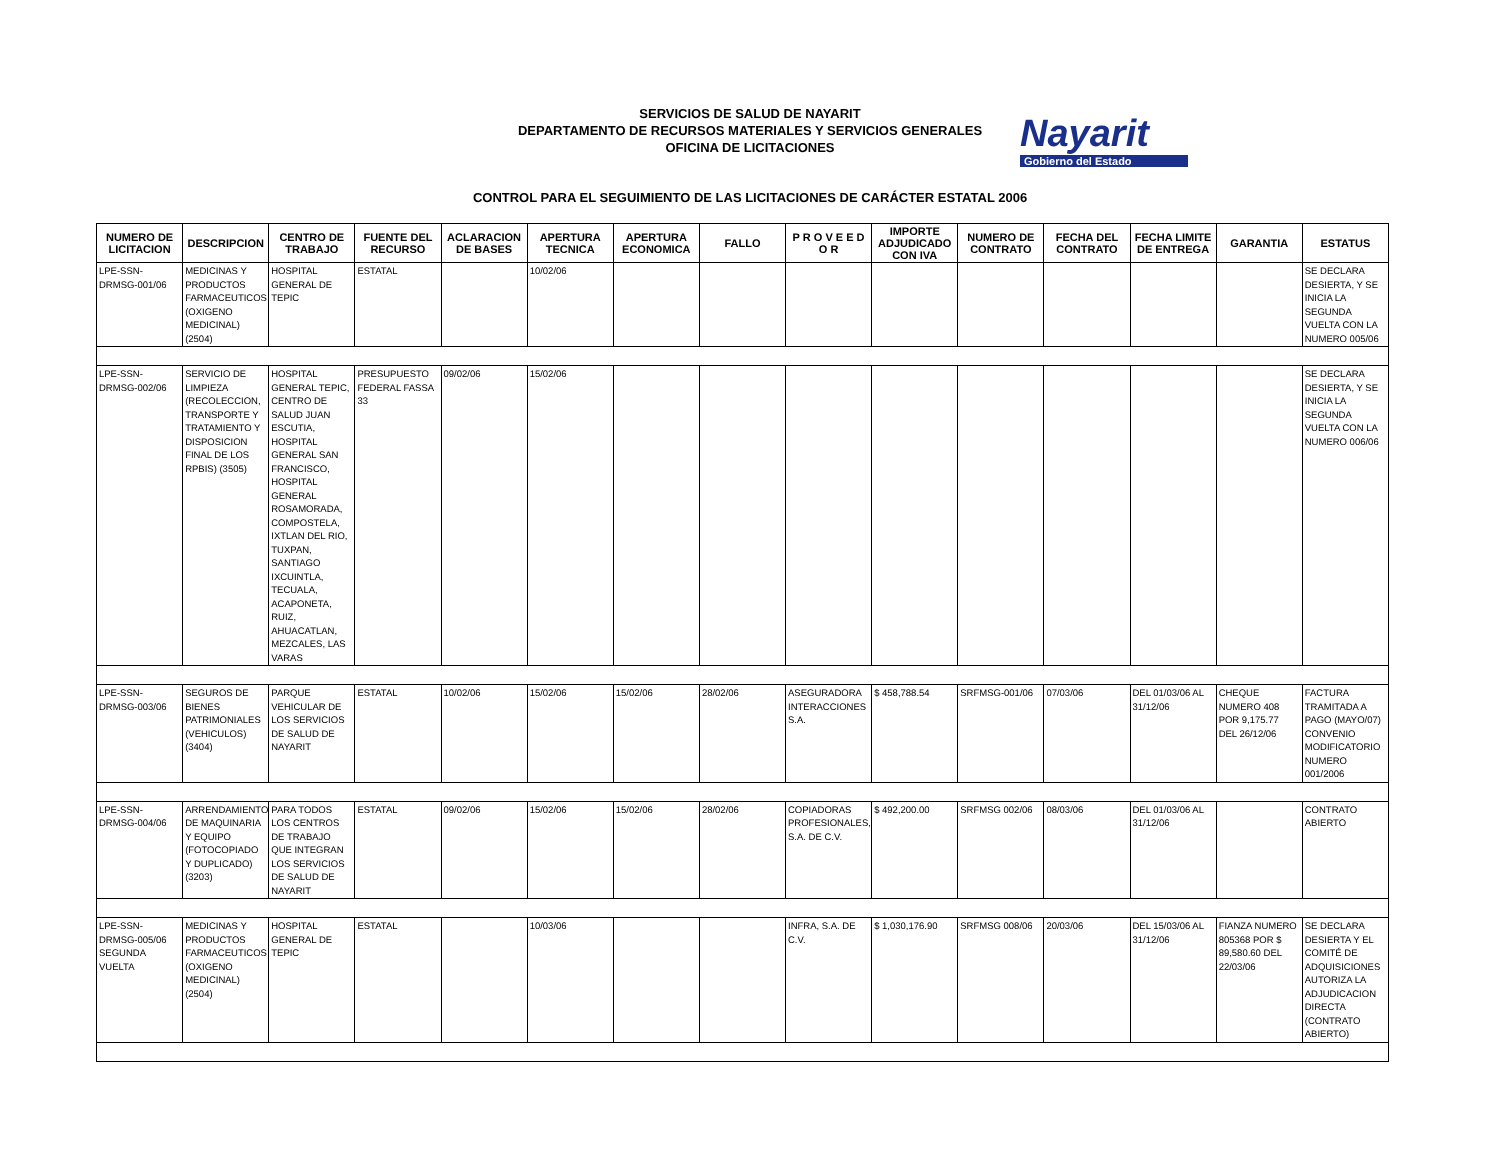SERVICIOS DE SALUD DE NAYARIT
DEPARTAMENTO DE RECURSOS MATERIALES Y SERVICIOS GENERALES
OFICINA DE LICITACIONES
Nayarit
Gobierno del Estado
CONTROL PARA EL SEGUIMIENTO DE LAS LICITACIONES DE CARÁCTER ESTATAL 2006
| NUMERO DE LICITACION | DESCRIPCION | CENTRO DE TRABAJO | FUENTE DEL RECURSO | ACLARACION DE BASES | APERTURA TECNICA | APERTURA ECONOMICA | FALLO | P R O V E E D O R | IMPORTE ADJUDICADO CON IVA | NUMERO DE CONTRATO | FECHA DEL CONTRATO | FECHA LIMITE DE ENTREGA | GARANTIA | ESTATUS |
| --- | --- | --- | --- | --- | --- | --- | --- | --- | --- | --- | --- | --- | --- | --- |
| LPE-SSN-DRMSG-001/06 | MEDICINAS Y PRODUCTOS FARMACEUTICOS (OXIGENO MEDICINAL) (2504) | HOSPITAL GENERAL DE TEPIC | ESTATAL | | 10/02/06 | | | | | | | | | SE DECLARA DESIERTA, Y SE INICIA LA SEGUNDA VUELTA CON LA NUMERO 005/06 |
| LPE-SSN-DRMSG-002/06 | SERVICIO DE LIMPIEZA (RECOLECCION, TRANSPORTE Y TRATAMIENTO Y DISPOSICION FINAL DE LOS RPBIS) (3505) | HOSPITAL GENERAL TEPIC, CENTRO DE SALUD JUAN ESCUTIA, HOSPITAL GENERAL SAN FRANCISCO, HOSPITAL GENERAL ROSAMORADA, COMPOSTELA, IXTLAN DEL RIO, TUXPAN, SANTIAGO IXCUINTLA, TECUALA, ACAPONETA, RUIZ, AHUACATLAN, MEZCALES, LAS VARAS | PRESUPUESTO FEDERAL FASSA 33 | 09/02/06 | 15/02/06 | | | | | | | | | SE DECLARA DESIERTA, Y SE INICIA LA SEGUNDA VUELTA CON LA NUMERO 006/06 |
| LPE-SSN-DRMSG-003/06 | SEGUROS DE BIENES PATRIMONIALES (VEHICULOS) (3404) | PARQUE VEHICULAR DE LOS SERVICIOS DE SALUD DE NAYARIT | ESTATAL | 10/02/06 | 15/02/06 | 15/02/06 | 28/02/06 | ASEGURADORA INTERACCIONES S.A. | $ 458,788.54 | SRFMSG-001/06 | 07/03/06 | DEL 01/03/06 AL 31/12/06 | CHEQUE NUMERO 408 POR 9,175.77 DEL 26/12/06 | FACTURA TRAMITADA A PAGO (MAYO/07) CONVENIO MODIFICATORIO NUMERO 001/2006 |
| LPE-SSN-DRMSG-004/06 | ARRENDAMIENTO DE MAQUINARIA Y EQUIPO (FOTOCOPIADO Y DUPLICADO) (3203) | PARA TODOS LOS CENTROS DE TRABAJO QUE INTEGRAN LOS SERVICIOS DE SALUD DE NAYARIT | ESTATAL | 09/02/06 | 15/02/06 | 15/02/06 | 28/02/06 | COPIADORAS PROFESIONALES, S.A. DE C.V. | $ 492,200.00 | SRFMSG 002/06 | 08/03/06 | DEL 01/03/06 AL 31/12/06 | | CONTRATO ABIERTO |
| LPE-SSN-DRMSG-005/06 SEGUNDA VUELTA | MEDICINAS Y PRODUCTOS FARMACEUTICOS (OXIGENO MEDICINAL) (2504) | HOSPITAL GENERAL DE TEPIC | ESTATAL | | 10/03/06 | | | INFRA, S.A. DE C.V. | $ 1,030,176.90 | SRFMSG 008/06 | 20/03/06 | DEL 15/03/06 AL 31/12/06 | FIANZA NUMERO 805368 POR $ 89,580.60 DEL 22/03/06 | SE DECLARA DESIERTA Y EL COMITÉ DE ADQUISICIONES AUTORIZA LA ADJUDICACION DIRECTA (CONTRATO ABIERTO) |